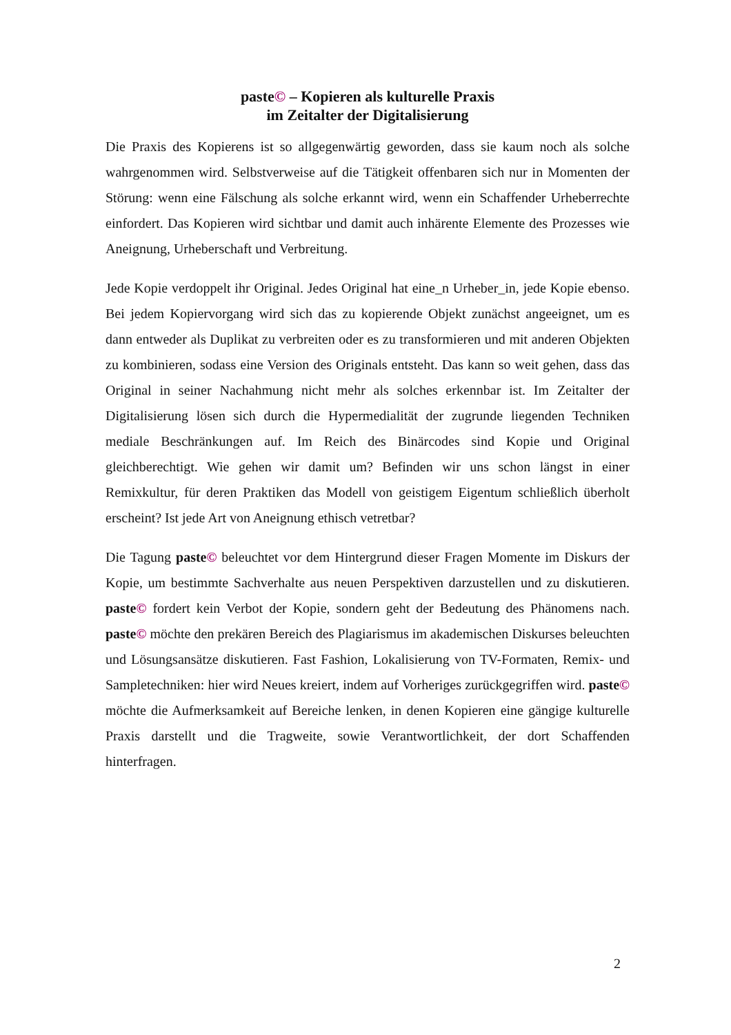paste© – Kopieren als kulturelle Praxis
im Zeitalter der Digitalisierung
Die Praxis des Kopierens ist so allgegenwärtig geworden, dass sie kaum noch als solche wahrgenommen wird. Selbstverweise auf die Tätigkeit offenbaren sich nur in Momenten der Störung: wenn eine Fälschung als solche erkannt wird, wenn ein Schaffender Urheberrechte einfordert. Das Kopieren wird sichtbar und damit auch inhärente Elemente des Prozesses wie Aneignung, Urheberschaft und Verbreitung.
Jede Kopie verdoppelt ihr Original. Jedes Original hat eine_n Urheber_in, jede Kopie ebenso. Bei jedem Kopiervorgang wird sich das zu kopierende Objekt zunächst angeeignet, um es dann entweder als Duplikat zu verbreiten oder es zu transformieren und mit anderen Objekten zu kombinieren, sodass eine Version des Originals entsteht. Das kann so weit gehen, dass das Original in seiner Nachahmung nicht mehr als solches erkennbar ist. Im Zeitalter der Digitalisierung lösen sich durch die Hypermedialität der zugrunde liegenden Techniken mediale Beschränkungen auf. Im Reich des Binärcodes sind Kopie und Original gleichberechtigt. Wie gehen wir damit um? Befinden wir uns schon längst in einer Remixkultur, für deren Praktiken das Modell von geistigem Eigentum schließlich überholt erscheint? Ist jede Art von Aneignung ethisch vetretbar?
Die Tagung paste© beleuchtet vor dem Hintergrund dieser Fragen Momente im Diskurs der Kopie, um bestimmte Sachverhalte aus neuen Perspektiven darzustellen und zu diskutieren. paste© fordert kein Verbot der Kopie, sondern geht der Bedeutung des Phänomens nach. paste© möchte den prekären Bereich des Plagiarismus im akademischen Diskurses beleuchten und Lösungsansätze diskutieren. Fast Fashion, Lokalisierung von TV-Formaten, Remix- und Sampletechniken: hier wird Neues kreiert, indem auf Vorheriges zurückgegriffen wird. paste© möchte die Aufmerksamkeit auf Bereiche lenken, in denen Kopieren eine gängige kulturelle Praxis darstellt und die Tragweite, sowie Verantwortlichkeit, der dort Schaffenden hinterfragen.
2